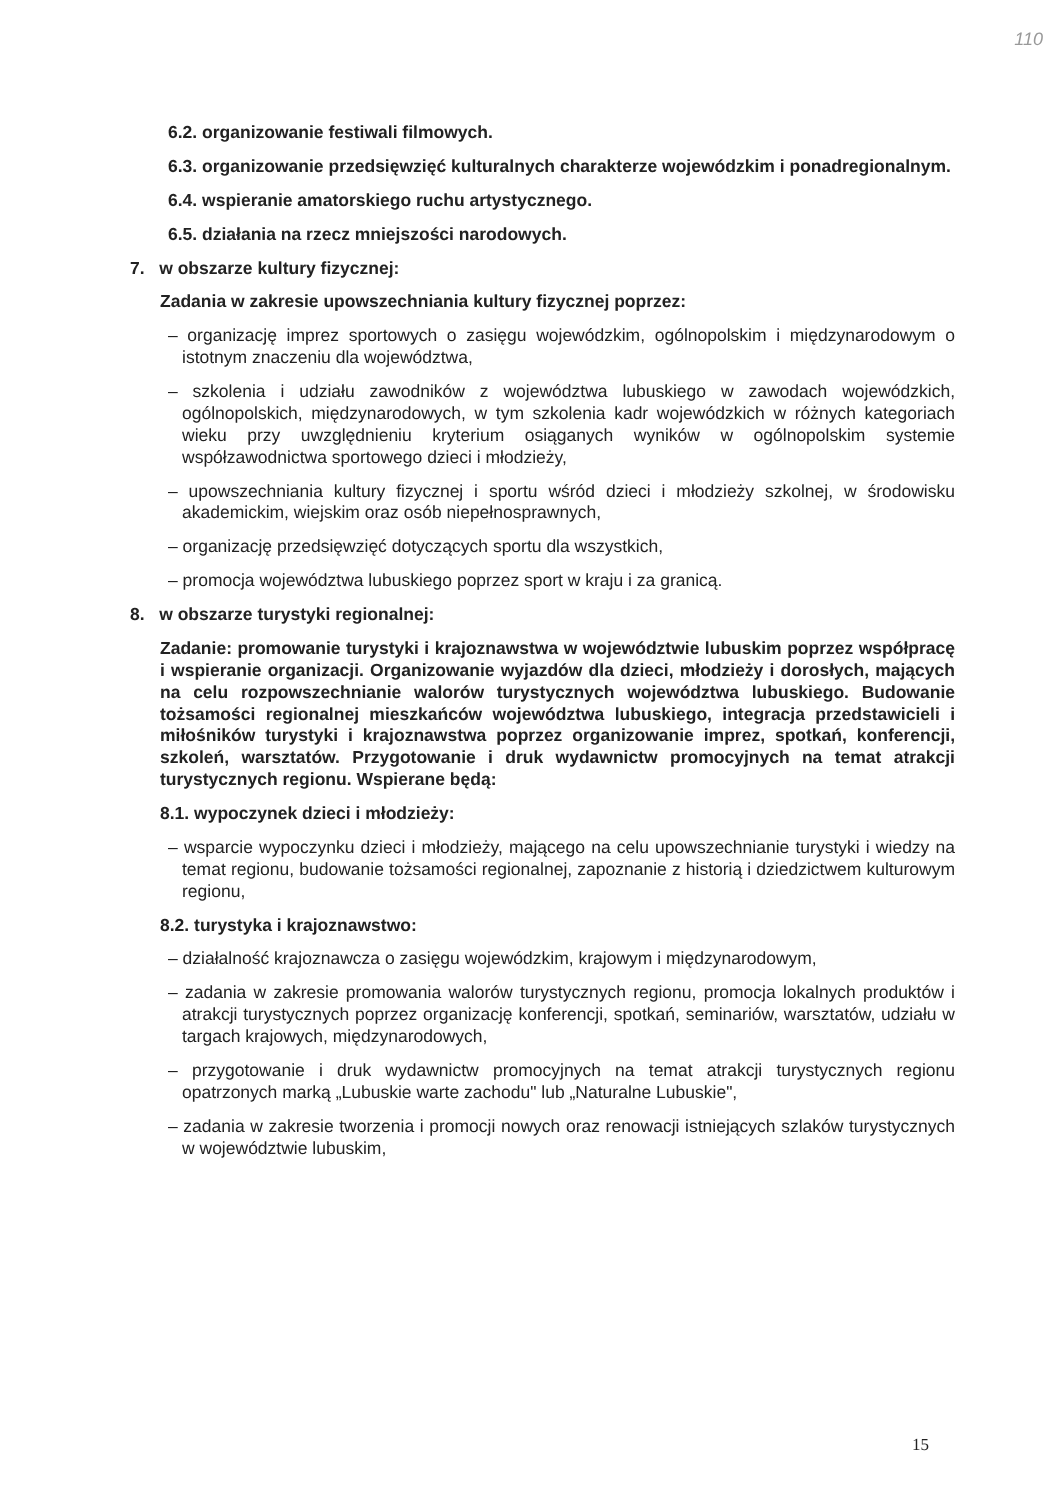110
6.2. organizowanie festiwali filmowych.
6.3. organizowanie przedsięwzięć kulturalnych charakterze wojewódzkim i ponadregionalnym.
6.4. wspieranie amatorskiego ruchu artystycznego.
6.5. działania na rzecz mniejszości narodowych.
7. w obszarze kultury fizycznej:
Zadania w zakresie upowszechniania kultury fizycznej poprzez:
– organizację imprez sportowych o zasięgu wojewódzkim, ogólnopolskim i międzynarodowym o istotnym znaczeniu dla województwa,
– szkolenia i udziału zawodników z województwa lubuskiego w zawodach wojewódzkich, ogólnopolskich, międzynarodowych, w tym szkolenia kadr wojewódzkich w różnych kategoriach wieku przy uwzględnieniu kryterium osiąganych wyników w ogólnopolskim systemie współzawodnictwa sportowego dzieci i młodzieży,
– upowszechniania kultury fizycznej i sportu wśród dzieci i młodzieży szkolnej, w środowisku akademickim, wiejskim oraz osób niepełnosprawnych,
– organizację przedsięwzięć dotyczących sportu dla wszystkich,
– promocja województwa lubuskiego poprzez sport w kraju i za granicą.
8. w obszarze turystyki regionalnej:
Zadanie: promowanie turystyki i krajoznawstwa w województwie lubuskim poprzez współpracę i wspieranie organizacji. Organizowanie wyjazdów dla dzieci, młodzieży i dorosłych, mających na celu rozpowszechnianie walorów turystycznych województwa lubuskiego. Budowanie tożsamości regionalnej mieszkańców województwa lubuskiego, integracja przedstawicieli i miłośników turystyki i krajoznawstwa poprzez organizowanie imprez, spotkań, konferencji, szkoleń, warsztatów. Przygotowanie i druk wydawnictw promocyjnych na temat atrakcji turystycznych regionu. Wspierane będą:
8.1. wypoczynek dzieci i młodzieży:
– wsparcie wypoczynku dzieci i młodzieży, mającego na celu upowszechnianie turystyki i wiedzy na temat regionu, budowanie tożsamości regionalnej, zapoznanie z historią i dziedzictwem kulturowym regionu,
8.2. turystyka i krajoznawstwo:
– działalność krajoznawcza o zasięgu wojewódzkim, krajowym i międzynarodowym,
– zadania w zakresie promowania walorów turystycznych regionu, promocja lokalnych produktów i atrakcji turystycznych poprzez organizację konferencji, spotkań, seminariów, warsztatów, udziału w targach krajowych, międzynarodowych,
– przygotowanie i druk wydawnictw promocyjnych na temat atrakcji turystycznych regionu opatrzonych marką „Lubuskie warte zachodu" lub „Naturalne Lubuskie",
– zadania w zakresie tworzenia i promocji nowych oraz renowacji istniejących szlaków turystycznych w województwie lubuskim,
15